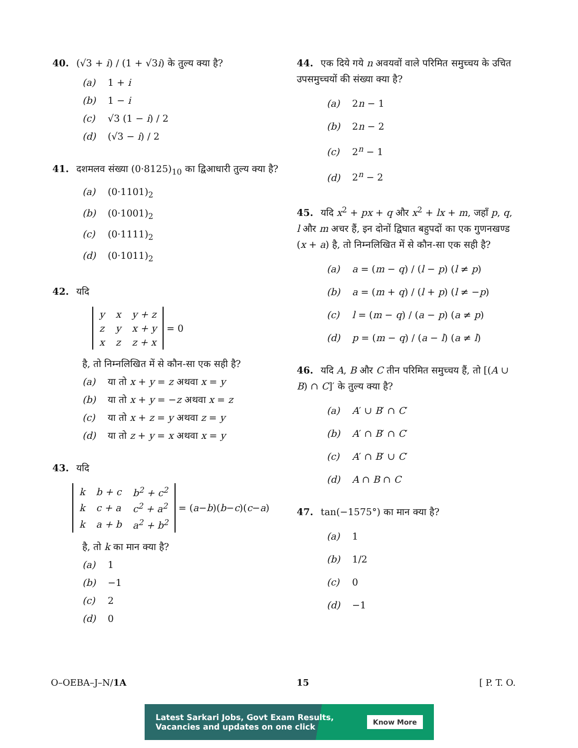40. (√3 + i) / (1 + √3i) के तुल्य क्या है?
(a) 1 + i
(b) 1 − i
(c) √3 (1 − i) / 2
(d) (√3 − i) / 2
41. दशमलव संख्या (0·8125)<sub>10</sub> का द्विआधारी तुल्य क्या है?
(a) (0·1101)<sub>2</sub>
(b) (0·1001)<sub>2</sub>
(c) (0·1111)<sub>2</sub>
(d) (0·1011)<sub>2</sub>
42. यदि
| y | x | y + z |
| z | y | x + y |
| x | z | z + x |
= 0
है, तो निम्नलिखित में से कौन-सा एक सही है?
(a) या तो x + y = z अथवा x = y
(b) या तो x + y = −z अथवा x = z
(c) या तो x + z = y अथवा z = y
(d) या तो z + y = x अथवा x = y
43. यदि
| k | b + c | b<sup>2</sup> + c<sup>2</sup> |
| k | c + a | c<sup>2</sup> + a<sup>2</sup> |
| k | a + b | a<sup>2</sup> + b<sup>2</sup> |
= (a − b)(b − c)(c − a)
है, तो k का मान क्या है?
(a) 1
(b) −1
(c) 2
(d) 0
44. एक दिये गये n अवयवों वाले परिमित समुच्चय के उचित उपसमुच्चयों की संख्या क्या है?
(a) 2n − 1
(b) 2n − 2
(c) 2<sup>n</sup> − 1
(d) 2<sup>n</sup> − 2
45. यदि x<sup>2</sup> + px + q और x<sup>2</sup> + lx + m, जहाँ p, q, l और m अचर हैं, इन दोनों द्विघात बहुपदों का एक गुणनखण्ड (x + a) है, तो निम्नलिखित में से कौन-सा एक सही है?
(a) a = (m − q) / (l − p) (l ≠ p)
(b) a = (m + q) / (l + p) (l ≠ −p)
(c) l = (m − q) / (a − p) (a ≠ p)
(d) p = (m − q) / (a − l) (a ≠ l)
46. यदि A, B और C तीन परिमित समुच्चय हैं, तो [(A ∪ B) ∩ C]′ के तुल्य क्या है?
(a) A′ ∪ B′ ∩ C′
(b) A′ ∩ B′ ∩ C′
(c) A′ ∩ B′ ∪ C′
(d) A ∩ B ∩ C
47. tan(−1575°) का मान क्या है?
(a) 1
(b) 1/2
(c) 0
(d) −1
O–OEBA–J–N/1A 15 [ P. T. O.
Latest Sarkari Jobs, Govt Exam Results,
Vacancies and updates on one click Know More